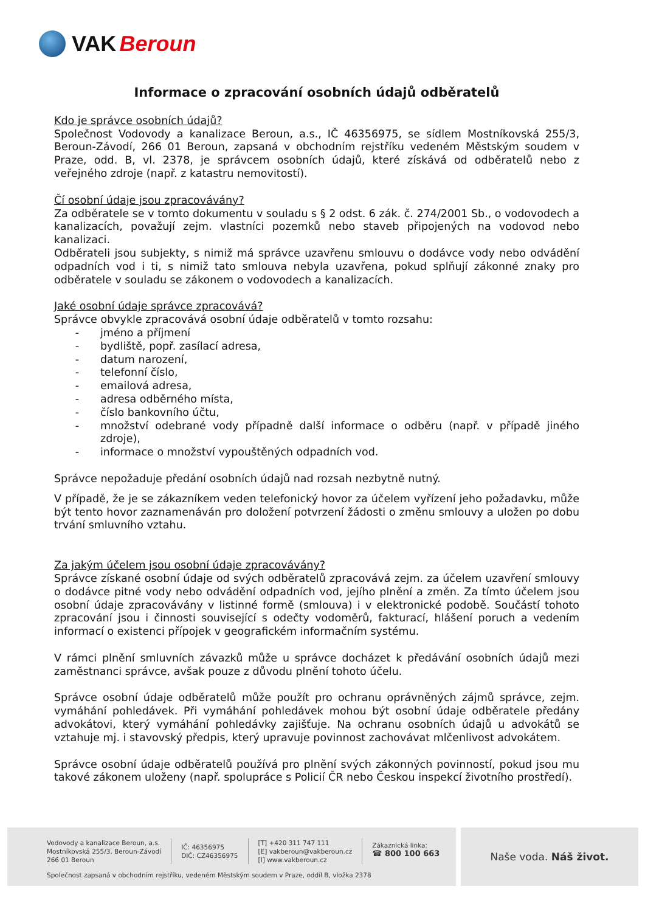VAK Beroun
Informace o zpracování osobních údajů odběratelů
Kdo je správce osobních údajů?
Společnost Vodovody a kanalizace Beroun, a.s., IČ 46356975, se sídlem Mostníkovská 255/3, Beroun-Závodí, 266 01 Beroun, zapsaná v obchodním rejstříku vedeném Městským soudem v Praze, odd. B, vl. 2378, je správcem osobních údajů, které získává od odběratelů nebo z veřejného zdroje (např. z katastru nemovitostí).
Čí osobní údaje jsou zpracovávány?
Za odběratele se v tomto dokumentu v souladu s § 2 odst. 6 zák. č. 274/2001 Sb., o vodovodech a kanalizacích, považují zejm. vlastníci pozemků nebo staveb připojených na vodovod nebo kanalizaci.
Odběrateli jsou subjekty, s nimiž má správce uzavřenu smlouvu o dodávce vody nebo odvádění odpadních vod i ti, s nimiž tato smlouva nebyla uzavřena, pokud splňují zákonné znaky pro odběratele v souladu se zákonem o vodovodech a kanalizacích.
Jaké osobní údaje správce zpracovává?
Správce obvykle zpracovává osobní údaje odběratelů v tomto rozsahu:
- jméno a příjmení
- bydliště, popř. zasílací adresa,
- datum narození,
- telefonní číslo,
- emailová adresa,
- adresa odběrného místa,
- číslo bankovního účtu,
- množství odebrané vody případně další informace o odběru (např. v případě jiného zdroje),
- informace o množství vypouštěných odpadních vod.
Správce nepožaduje předání osobních údajů nad rozsah nezbytně nutný.
V případě, že je se zákazníkem veden telefonický hovor za účelem vyřízení jeho požadavku, může být tento hovor zaznamenáván pro doložení potvrzení žádosti o změnu smlouvy a uložen po dobu trvání smluvního vztahu.
Za jakým účelem jsou osobní údaje zpracovávány?
Správce získané osobní údaje od svých odběratelů zpracovává zejm. za účelem uzavření smlouvy o dodávce pitné vody nebo odvádění odpadních vod, jejího plnění a změn. Za tímto účelem jsou osobní údaje zpracovávány v listinné formě (smlouva) i v elektronické podobě. Součástí tohoto zpracování jsou i činnosti související s odečty vodoměrů, fakturací, hlášení poruch a vedením informací o existenci přípojek v geografickém informačním systému.
V rámci plnění smluvních závazků může u správce docházet k předávání osobních údajů mezi zaměstnanci správce, avšak pouze z důvodu plnění tohoto účelu.
Správce osobní údaje odběratelů může použít pro ochranu oprávněných zájmů správce, zejm. vymáhání pohledávek. Při vymáhání pohledávek mohou být osobní údaje odběratele předány advokátovi, který vymáhání pohledávky zajišťuje. Na ochranu osobních údajů u advokátů se vztahuje mj. i stavovský předpis, který upravuje povinnost zachovávat mlčenlivost advokátem.
Správce osobní údaje odběratelů používá pro plnění svých zákonných povinností, pokud jsou mu takové zákonem uloženy (např. spolupráce s Policií ČR nebo Českou inspekcí životního prostředí).
Vodovody a kanalizace Beroun, a.s.
Mostníkovská 255/3, Beroun-Závodí
266 01 Beroun
IČ: 46356975
DIČ: CZ46356975
[T] +420 311 747 111
[E] vakberoun@vakberoun.cz
[I] www.vakberoun.cz
Zákaznická linka:
☎ 800 100 663
Společnost zapsaná v obchodním rejstříku, vedeném Městským soudem v Praze, oddíl B, vložka 2378
Naše voda. Náš život.